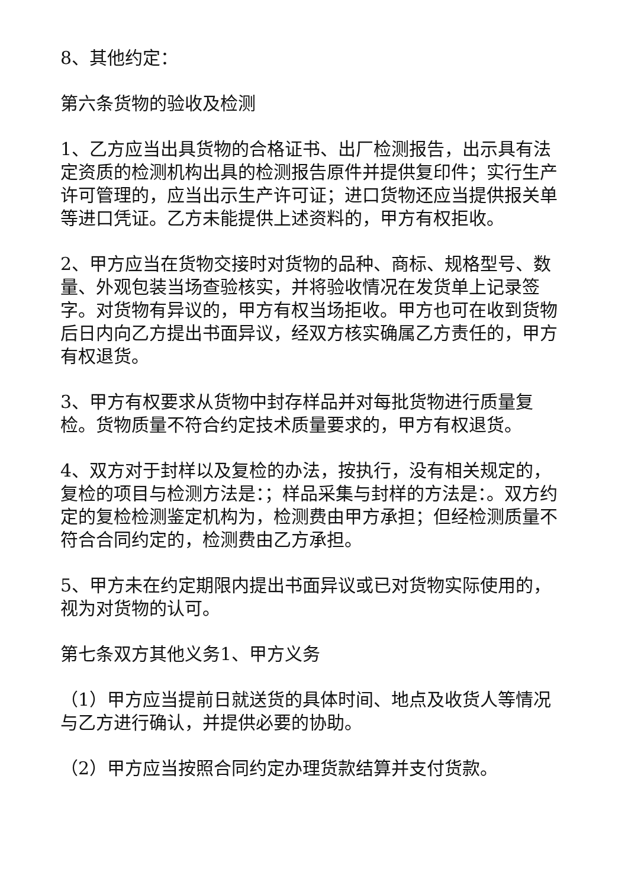8、其他约定：
第六条货物的验收及检测
1、乙方应当出具货物的合格证书、出厂检测报告，出示具有法定资质的检测机构出具的检测报告原件并提供复印件；实行生产许可管理的，应当出示生产许可证；进口货物还应当提供报关单等进口凭证。乙方未能提供上述资料的，甲方有权拒收。
2、甲方应当在货物交接时对货物的品种、商标、规格型号、数量、外观包装当场查验核实，并将验收情况在发货单上记录签字。对货物有异议的，甲方有权当场拒收。甲方也可在收到货物后日内向乙方提出书面异议，经双方核实确属乙方责任的，甲方有权退货。
3、甲方有权要求从货物中封存样品并对每批货物进行质量复检。货物质量不符合约定技术质量要求的，甲方有权退货。
4、双方对于封样以及复检的办法，按执行，没有相关规定的，复检的项目与检测方法是：；样品采集与封样的方法是：。双方约定的复检检测鉴定机构为，检测费由甲方承担；但经检测质量不符合合同约定的，检测费由乙方承担。
5、甲方未在约定期限内提出书面异议或已对货物实际使用的，视为对货物的认可。
第七条双方其他义务1、甲方义务
（1）甲方应当提前日就送货的具体时间、地点及收货人等情况与乙方进行确认，并提供必要的协助。
（2）甲方应当按照合同约定办理货款结算并支付货款。